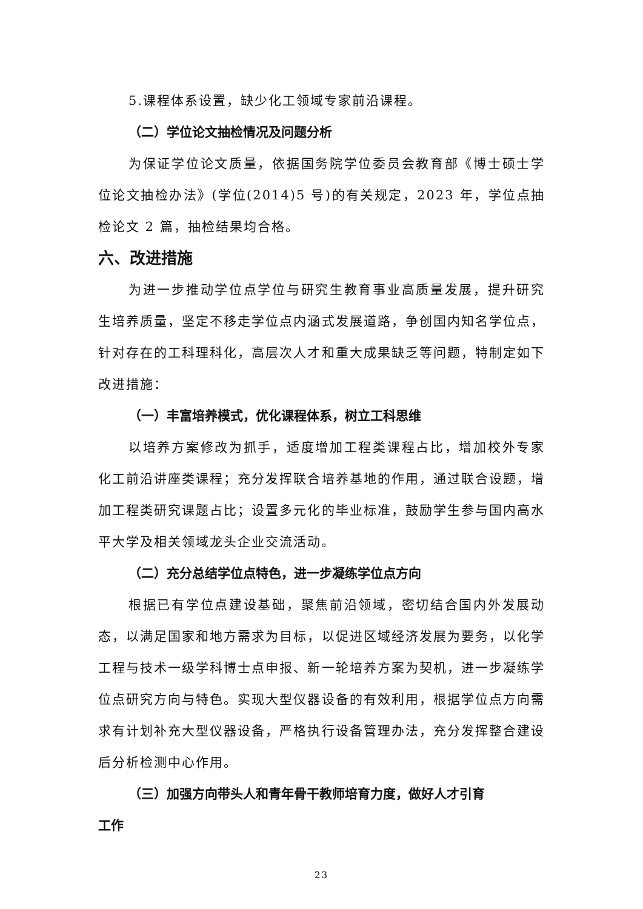5.课程体系设置，缺少化工领域专家前沿课程。
（二）学位论文抽检情况及问题分析
为保证学位论文质量，依据国务院学位委员会教育部《博士硕士学位论文抽检办法》(学位(2014)5 号)的有关规定，2023 年，学位点抽检论文 2 篇，抽检结果均合格。
六、改进措施
为进一步推动学位点学位与研究生教育事业高质量发展，提升研究生培养质量，坚定不移走学位点内涵式发展道路，争创国内知名学位点，针对存在的工科理科化，高层次人才和重大成果缺乏等问题，特制定如下改进措施：
（一）丰富培养模式，优化课程体系，树立工科思维
以培养方案修改为抓手，适度增加工程类课程占比，增加校外专家化工前沿讲座类课程；充分发挥联合培养基地的作用，通过联合设题，增加工程类研究课题占比；设置多元化的毕业标准，鼓励学生参与国内高水平大学及相关领域龙头企业交流活动。
（二）充分总结学位点特色，进一步凝练学位点方向
根据已有学位点建设基础，聚焦前沿领域，密切结合国内外发展动态，以满足国家和地方需求为目标，以促进区域经济发展为要务，以化学工程与技术一级学科博士点申报、新一轮培养方案为契机，进一步凝练学位点研究方向与特色。实现大型仪器设备的有效利用，根据学位点方向需求有计划补充大型仪器设备，严格执行设备管理办法，充分发挥整合建设后分析检测中心作用。
（三）加强方向带头人和青年骨干教师培育力度，做好人才引育
工作
23